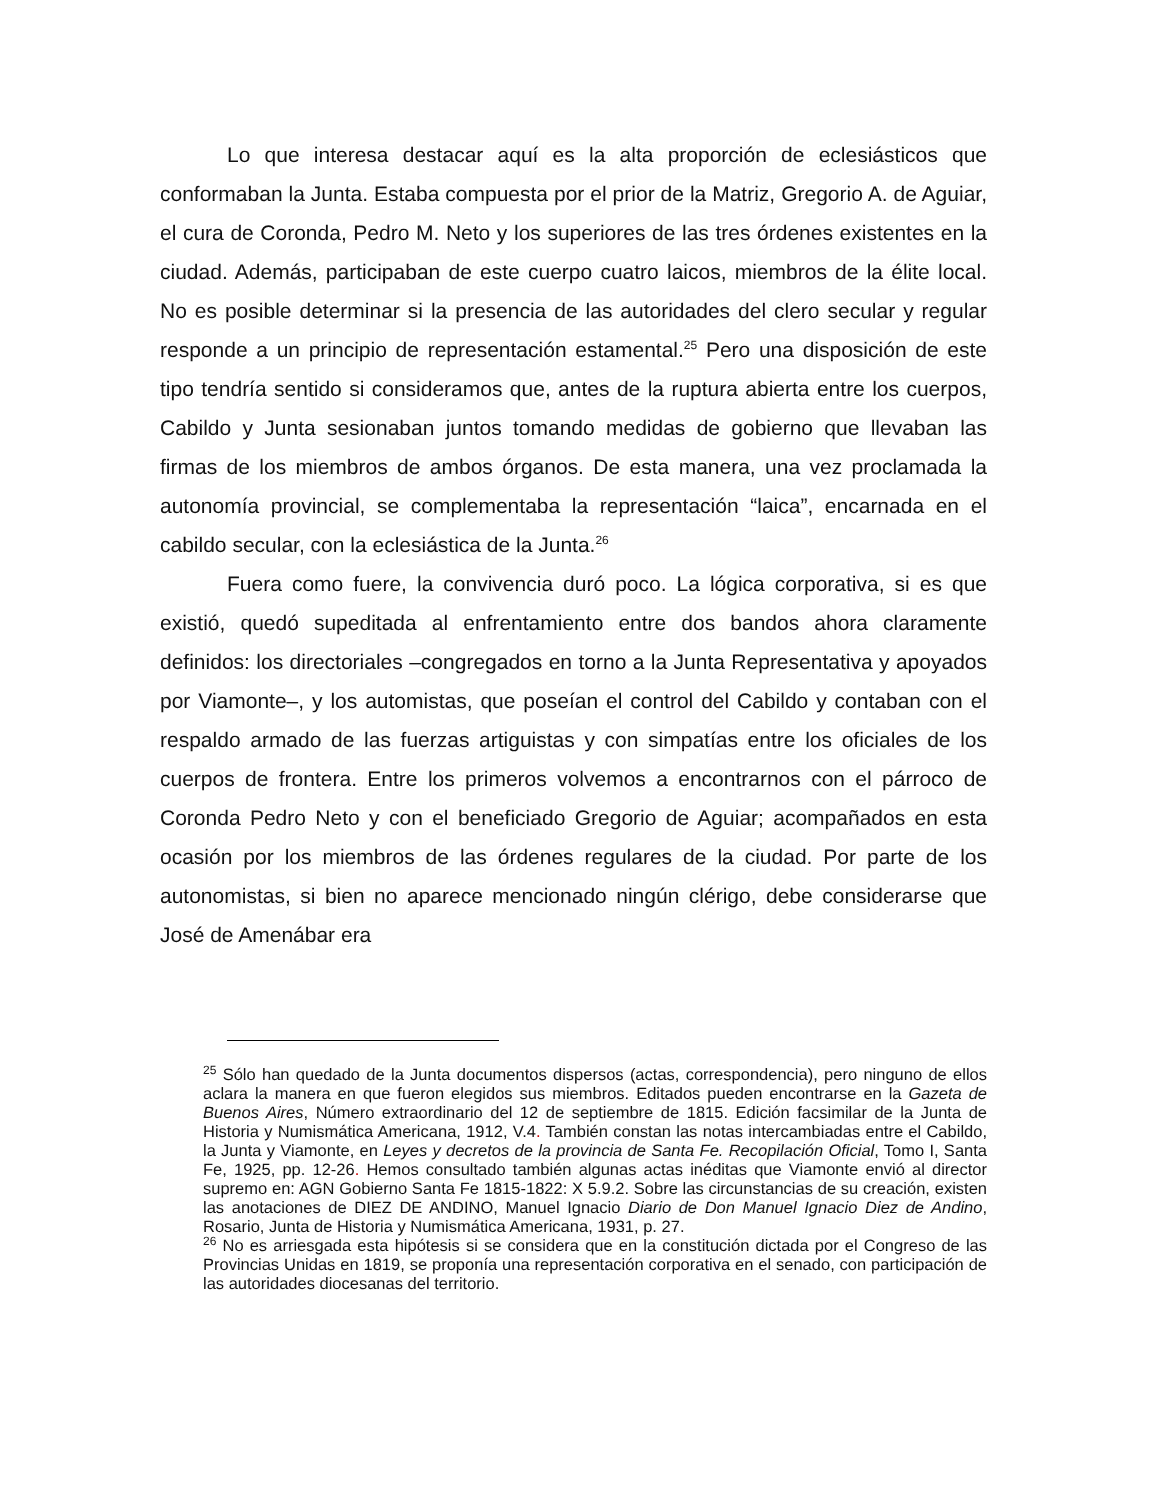Lo que interesa destacar aquí es la alta proporción de eclesiásticos que conformaban la Junta. Estaba compuesta por el prior de la Matriz, Gregorio A. de Aguiar, el cura de Coronda, Pedro M. Neto y los superiores de las tres órdenes existentes en la ciudad. Además, participaban de este cuerpo cuatro laicos, miembros de la élite local. No es posible determinar si la presencia de las autoridades del clero secular y regular responde a un principio de representación estamental.<sup>25</sup> Pero una disposición de este tipo tendría sentido si consideramos que, antes de la ruptura abierta entre los cuerpos, Cabildo y Junta sesionaban juntos tomando medidas de gobierno que llevaban las firmas de los miembros de ambos órganos. De esta manera, una vez proclamada la autonomía provincial, se complementaba la representación “laica”, encarnada en el cabildo secular, con la eclesiástica de la Junta.<sup>26</sup>
Fuera como fuere, la convivencia duró poco. La lógica corporativa, si es que existió, quedó supeditada al enfrentamiento entre dos bandos ahora claramente definidos: los directoriales –congregados en torno a la Junta Representativa y apoyados por Viamonte–, y los automistas, que poseían el control del Cabildo y contaban con el respaldo armado de las fuerzas artiguistas y con simpatías entre los oficiales de los cuerpos de frontera. Entre los primeros volvemos a encontrarnos con el párroco de Coronda Pedro Neto y con el beneficiado Gregorio de Aguiar; acompañados en esta ocasión por los miembros de las órdenes regulares de la ciudad. Por parte de los autonomistas, si bien no aparece mencionado ningún clérigo, debe considerarse que José de Amenábar era
<sup>25</sup> Sólo han quedado de la Junta documentos dispersos (actas, correspondencia), pero ninguno de ellos aclara la manera en que fueron elegidos sus miembros. Editados pueden encontrarse en la Gazeta de Buenos Aires, Número extraordinario del 12 de septiembre de 1815. Edición facsimilar de la Junta de Historia y Numismática Americana, 1912, V.4. También constan las notas intercambiadas entre el Cabildo, la Junta y Viamonte, en Leyes y decretos de la provincia de Santa Fe. Recopilación Oficial, Tomo I, Santa Fe, 1925, pp. 12-26. Hemos consultado también algunas actas inéditas que Viamonte envió al director supremo en: AGN Gobierno Santa Fe 1815-1822: X 5.9.2. Sobre las circunstancias de su creación, existen las anotaciones de DIEZ DE ANDINO, Manuel Ignacio Diario de Don Manuel Ignacio Diez de Andino, Rosario, Junta de Historia y Numismática Americana, 1931, p. 27.
<sup>26</sup> No es arriesgada esta hipótesis si se considera que en la constitución dictada por el Congreso de las Provincias Unidas en 1819, se proponía una representación corporativa en el senado, con participación de las autoridades diocesanas del territorio.